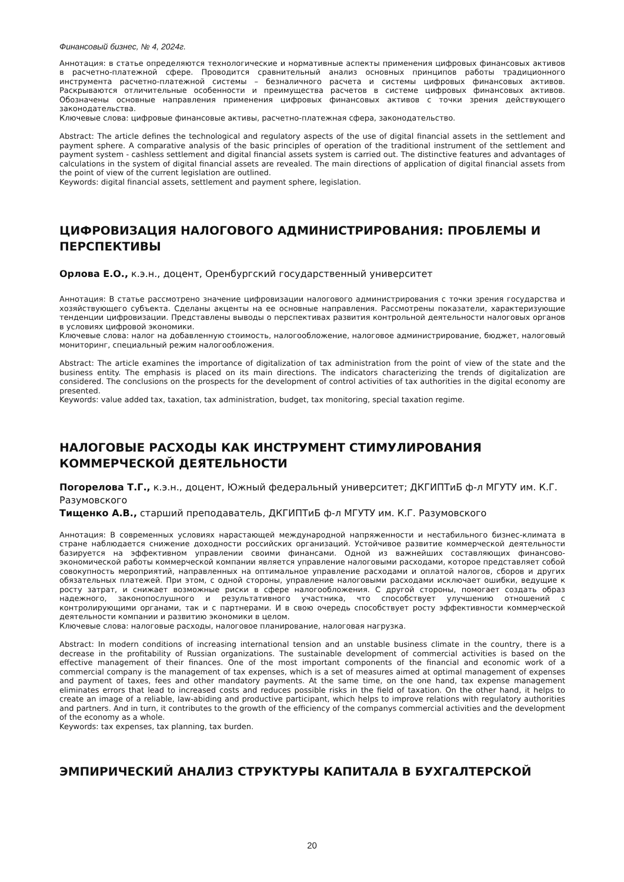Финансовый бизнес, № 4, 2024г.
Аннотация: в статье определяются технологические и нормативные аспекты применения цифровых финансовых активов в расчетно-платежной сфере. Проводится сравнительный анализ основных принципов работы традиционного инструмента расчетно-платежной системы – безналичного расчета и системы цифровых финансовых активов. Раскрываются отличительные особенности и преимущества расчетов в системе цифровых финансовых активов. Обозначены основные направления применения цифровых финансовых активов с точки зрения действующего законодательства.
Ключевые слова: цифровые финансовые активы, расчетно-платежная сфера, законодательство.
Abstract: The article defines the technological and regulatory aspects of the use of digital financial assets in the settlement and payment sphere. A comparative analysis of the basic principles of operation of the traditional instrument of the settlement and payment system - cashless settlement and digital financial assets system is carried out. The distinctive features and advantages of calculations in the system of digital financial assets are revealed. The main directions of application of digital financial assets from the point of view of the current legislation are outlined.
Keywords: digital financial assets, settlement and payment sphere, legislation.
ЦИФРОВИЗАЦИЯ НАЛОГОВОГО АДМИНИСТРИРОВАНИЯ: ПРОБЛЕМЫ И ПЕРСПЕКТИВЫ
Орлова Е.О., к.э.н., доцент, Оренбургский государственный университет
Аннотация: В статье рассмотрено значение цифровизации налогового администрирования с точки зрения государства и хозяйствующего субъекта. Сделаны акценты на ее основные направления. Рассмотрены показатели, характеризующие тенденции цифровизации. Представлены выводы о перспективах развития контрольной деятельности налоговых органов в условиях цифровой экономики.
Ключевые слова: налог на добавленную стоимость, налогообложение, налоговое администрирование, бюджет, налоговый мониторинг, специальный режим налогообложения.
Abstract: The article examines the importance of digitalization of tax administration from the point of view of the state and the business entity. The emphasis is placed on its main directions. The indicators characterizing the trends of digitalization are considered. The conclusions on the prospects for the development of control activities of tax authorities in the digital economy are presented.
Keywords: value added tax, taxation, tax administration, budget, tax monitoring, special taxation regime.
НАЛОГОВЫЕ РАСХОДЫ КАК ИНСТРУМЕНТ СТИМУЛИРОВАНИЯ КОММЕРЧЕСКОЙ ДЕЯТЕЛЬНОСТИ
Погорелова Т.Г., к.э.н., доцент, Южный федеральный университет; ДКГИПТиБ ф-л МГУТУ им. К.Г. Разумовского
Тищенко А.В., старший преподаватель, ДКГИПТиБ ф-л МГУТУ им. К.Г. Разумовского
Аннотация: В современных условиях нарастающей международной напряженности и нестабильного бизнес-климата в стране наблюдается снижение доходности российских организаций. Устойчивое развитие коммерческой деятельности базируется на эффективном управлении своими финансами. Одной из важнейших составляющих финансово-экономической работы коммерческой компании является управление налоговыми расходами, которое представляет собой совокупность мероприятий, направленных на оптимальное управление расходами и оплатой налогов, сборов и других обязательных платежей. При этом, с одной стороны, управление налоговыми расходами исключает ошибки, ведущие к росту затрат, и снижает возможные риски в сфере налогообложения. С другой стороны, помогает создать образ надежного, законопослушного и результативного участника, что способствует улучшению отношений с контролирующими органами, так и с партнерами. И в свою очередь способствует росту эффективности коммерческой деятельности компании и развитию экономики в целом.
Ключевые слова: налоговые расходы, налоговое планирование, налоговая нагрузка.
Abstract: In modern conditions of increasing international tension and an unstable business climate in the country, there is a decrease in the profitability of Russian organizations. The sustainable development of commercial activities is based on the effective management of their finances. One of the most important components of the financial and economic work of a commercial company is the management of tax expenses, which is a set of measures aimed at optimal management of expenses and payment of taxes, fees and other mandatory payments. At the same time, on the one hand, tax expense management eliminates errors that lead to increased costs and reduces possible risks in the field of taxation. On the other hand, it helps to create an image of a reliable, law-abiding and productive participant, which helps to improve relations with regulatory authorities and partners. And in turn, it contributes to the growth of the efficiency of the companys commercial activities and the development of the economy as a whole.
Keywords: tax expenses, tax planning, tax burden.
ЭМПИРИЧЕСКИЙ АНАЛИЗ СТРУКТУРЫ КАПИТАЛА В БУХГАЛТЕРСКОЙ
20